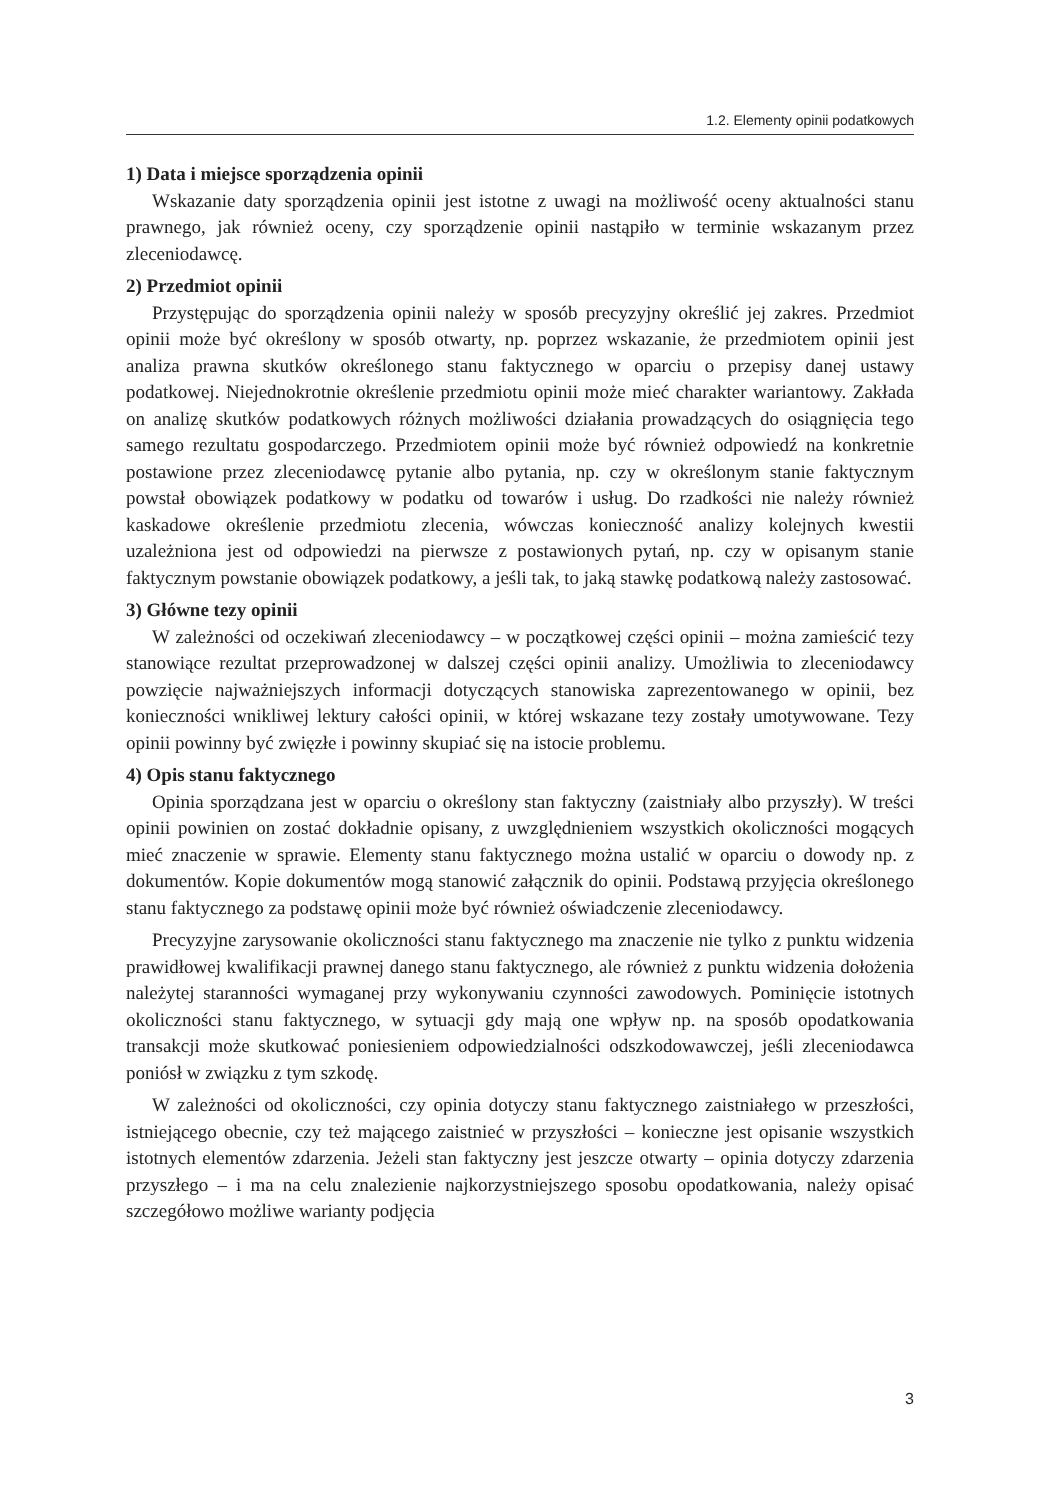1.2. Elementy opinii podatkowych
1) Data i miejsce sporządzenia opinii
Wskazanie daty sporządzenia opinii jest istotne z uwagi na możliwość oceny aktualności stanu prawnego, jak również oceny, czy sporządzenie opinii nastąpiło w terminie wskazanym przez zleceniodawcę.
2) Przedmiot opinii
Przystępując do sporządzenia opinii należy w sposób precyzyjny określić jej zakres. Przedmiot opinii może być określony w sposób otwarty, np. poprzez wskazanie, że przedmiotem opinii jest analiza prawna skutków określonego stanu faktycznego w oparciu o przepisy danej ustawy podatkowej. Niejednokrotnie określenie przedmiotu opinii może mieć charakter wariantowy. Zakłada on analizę skutków podatkowych różnych możliwości działania prowadzących do osiągnięcia tego samego rezultatu gospodarczego. Przedmiotem opinii może być również odpowiedź na konkretnie postawione przez zleceniodawcę pytanie albo pytania, np. czy w określonym stanie faktycznym powstał obowiązek podatkowy w podatku od towarów i usług. Do rzadkości nie należy również kaskadowe określenie przedmiotu zlecenia, wówczas konieczność analizy kolejnych kwestii uzależniona jest od odpowiedzi na pierwsze z postawionych pytań, np. czy w opisanym stanie faktycznym powstanie obowiązek podatkowy, a jeśli tak, to jaką stawkę podatkową należy zastosować.
3) Główne tezy opinii
W zależności od oczekiwań zleceniodawcy – w początkowej części opinii – można zamieścić tezy stanowiące rezultat przeprowadzonej w dalszej części opinii analizy. Umożliwia to zleceniodawcy powzięcie najważniejszych informacji dotyczących stanowiska zaprezentowanego w opinii, bez konieczności wnikliwej lektury całości opinii, w której wskazane tezy zostały umotywowane. Tezy opinii powinny być zwięzłe i powinny skupiać się na istocie problemu.
4) Opis stanu faktycznego
Opinia sporządzana jest w oparciu o określony stan faktyczny (zaistniały albo przyszły). W treści opinii powinien on zostać dokładnie opisany, z uwzględnieniem wszystkich okoliczności mogących mieć znaczenie w sprawie. Elementy stanu faktycznego można ustalić w oparciu o dowody np. z dokumentów. Kopie dokumentów mogą stanowić załącznik do opinii. Podstawą przyjęcia określonego stanu faktycznego za podstawę opinii może być również oświadczenie zleceniodawcy.
Precyzyjne zarysowanie okoliczności stanu faktycznego ma znaczenie nie tylko z punktu widzenia prawidłowej kwalifikacji prawnej danego stanu faktycznego, ale również z punktu widzenia dołożenia należytej staranności wymaganej przy wykonywaniu czynności zawodowych. Pominięcie istotnych okoliczności stanu faktycznego, w sytuacji gdy mają one wpływ np. na sposób opodatkowania transakcji może skutkować poniesieniem odpowiedzialności odszkodowawczej, jeśli zleceniodawca poniósł w związku z tym szkodę.
W zależności od okoliczności, czy opinia dotyczy stanu faktycznego zaistniałego w przeszłości, istniejącego obecnie, czy też mającego zaistnieć w przyszłości – konieczne jest opisanie wszystkich istotnych elementów zdarzenia. Jeżeli stan faktyczny jest jeszcze otwarty – opinia dotyczy zdarzenia przyszłego – i ma na celu znalezienie najkorzystniejszego sposobu opodatkowania, należy opisać szczegółowo możliwe warianty podjęcia
3